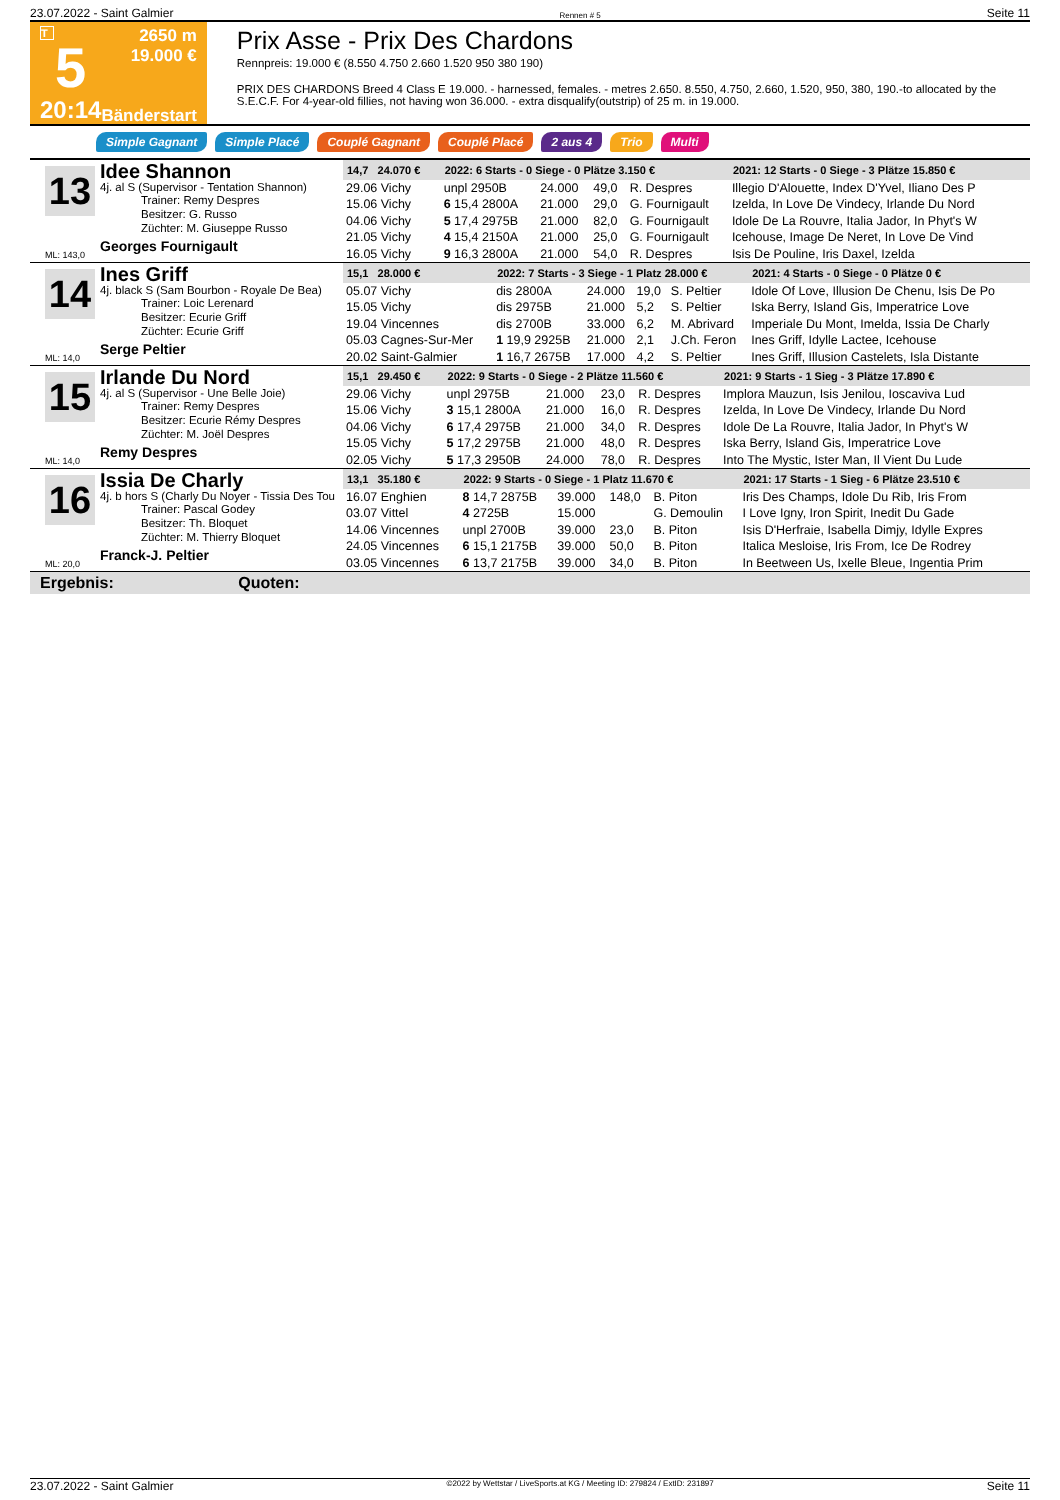23.07.2022 - Saint Galmier Rennen # 5 Seite 11
T
5
20:14
2650 m
19.000 €
Bänderstart
Prix Asse - Prix Des Chardons
Rennpreis: 19.000 € (8.550 4.750 2.660 1.520 950 380 190)
PRIX DES CHARDONS Breed 4 Class E 19.000. - harnessed, females. - metres 2.650. 8.550, 4.750, 2.660, 1.520, 950, 380, 190.-to allocated by the S.E.C.F. For 4-year-old fillies, not having won 36.000. - extra disqualify(outstrip) of 25 m. in 19.000.
Simple Gagnant Simple Placé Couplé Gagnant Couplé Placé 2 aus 4 Trio Multi
13
Idee Shannon
4j. al S (Supervisor - Tentation Shannon)
Trainer: Remy Despres
Besitzer: G. Russo
Züchter: M. Giuseppe Russo
Georges Fournigault
ML: 143,0
| 14,7 24.070 € | 2022: 6 Starts - 0 Siege - 0 Plätze 3.150 € | | | | 2021: 12 Starts - 0 Siege - 3 Plätze 15.850 € |
| --- | --- | --- | --- | --- | --- |
| 29.06 Vichy | unpl 2950B | 24.000 | 49,0 | R. Despres | Illegio D'Alouette, Index D'Yvel, Iliano Des P |
| 15.06 Vichy | 6 15,4 2800A | 21.000 | 29,0 | G. Fournigault | Izelda, In Love De Vindecy, Irlande Du Nord |
| 04.06 Vichy | 5 17,4 2975B | 21.000 | 82,0 | G. Fournigault | Idole De La Rouvre, Italia Jador, In Phyt's W |
| 21.05 Vichy | 4 15,4 2150A | 21.000 | 25,0 | G. Fournigault | Icehouse, Image De Neret, In Love De Vind |
| 16.05 Vichy | 9 16,3 2800A | 21.000 | 54,0 | R. Despres | Isis De Pouline, Iris Daxel, Izelda |
14
Ines Griff
4j. black S (Sam Bourbon - Royale De Bea)
Trainer: Loic Lerenard
Besitzer: Ecurie Griff
Züchter: Ecurie Griff
Serge Peltier
ML: 14,0
| 15,1 28.000 € | 2022: 7 Starts - 3 Siege - 1 Platz 28.000 € | | | | 2021: 4 Starts - 0 Siege - 0 Plätze 0 € |
| --- | --- | --- | --- | --- | --- |
| 05.07 Vichy | dis 2800A | 24.000 | 19,0 | S. Peltier | Idole Of Love, Illusion De Chenu, Isis De Po |
| 15.05 Vichy | dis 2975B | 21.000 | 5,2 | S. Peltier | Iska Berry, Island Gis, Imperatrice Love |
| 19.04 Vincennes | dis 2700B | 33.000 | 6,2 | M. Abrivard | Imperiale Du Mont, Imelda, Issia De Charly |
| 05.03 Cagnes-Sur-Mer | 1 19,9 2925B | 21.000 | 2,1 | J.Ch. Feron | Ines Griff, Idylle Lactee, Icehouse |
| 20.02 Saint-Galmier | 1 16,7 2675B | 17.000 | 4,2 | S. Peltier | Ines Griff, Illusion Castelets, Isla Distante |
15
Irlande Du Nord
4j. al S (Supervisor - Une Belle Joie)
Trainer: Remy Despres
Besitzer: Ecurie Rémy Despres
Züchter: M. Joël Despres
Remy Despres
ML: 14,0
| 15,1 29.450 € | 2022: 9 Starts - 0 Siege - 2 Plätze 11.560 € | | | | 2021: 9 Starts - 1 Sieg - 3 Plätze 17.890 € |
| --- | --- | --- | --- | --- | --- |
| 29.06 Vichy | unpl 2975B | 21.000 | 23,0 | R. Despres | Implora Mauzun, Isis Jenilou, Ioscaviva Lud |
| 15.06 Vichy | 3 15,1 2800A | 21.000 | 16,0 | R. Despres | Izelda, In Love De Vindecy, Irlande Du Nord |
| 04.06 Vichy | 6 17,4 2975B | 21.000 | 34,0 | R. Despres | Idole De La Rouvre, Italia Jador, In Phyt's W |
| 15.05 Vichy | 5 17,2 2975B | 21.000 | 48,0 | R. Despres | Iska Berry, Island Gis, Imperatrice Love |
| 02.05 Vichy | 5 17,3 2950B | 24.000 | 78,0 | R. Despres | Into The Mystic, Ister Man, Il Vient Du Lude |
16
Issia De Charly
4j. b hors S (Charly Du Noyer - Tissia Des Tou
Trainer: Pascal Godey
Besitzer: Th. Bloquet
Züchter: M. Thierry Bloquet
Franck-J. Peltier
ML: 20,0
| 13,1 35.180 € | 2022: 9 Starts - 0 Siege - 1 Platz 11.670 € | | | | 2021: 17 Starts - 1 Sieg - 6 Plätze 23.510 € |
| --- | --- | --- | --- | --- | --- |
| 16.07 Enghien | 8 14,7 2875B | 39.000 | 148,0 | B. Piton | Iris Des Champs, Idole Du Rib, Iris From |
| 03.07 Vittel | 4 2725B | 15.000 | | G. Demoulin | I Love Igny, Iron Spirit, Inedit Du Gade |
| 14.06 Vincennes | unpl 2700B | 39.000 | 23,0 | B. Piton | Isis D'Herfraie, Isabella Dimjy, Idylle Expres |
| 24.05 Vincennes | 6 15,1 2175B | 39.000 | 50,0 | B. Piton | Italica Mesloise, Iris From, Ice De Rodrey |
| 03.05 Vincennes | 6 13,7 2175B | 39.000 | 34,0 | B. Piton | In Beetween Us, Ixelle Bleue, Ingentia Prim |
Ergebnis: Quoten:
23.07.2022 - Saint Galmier ©2022 by Wettstar / LiveSports.at KG / Meeting ID: 279824 / ExtID: 231897 Seite 11